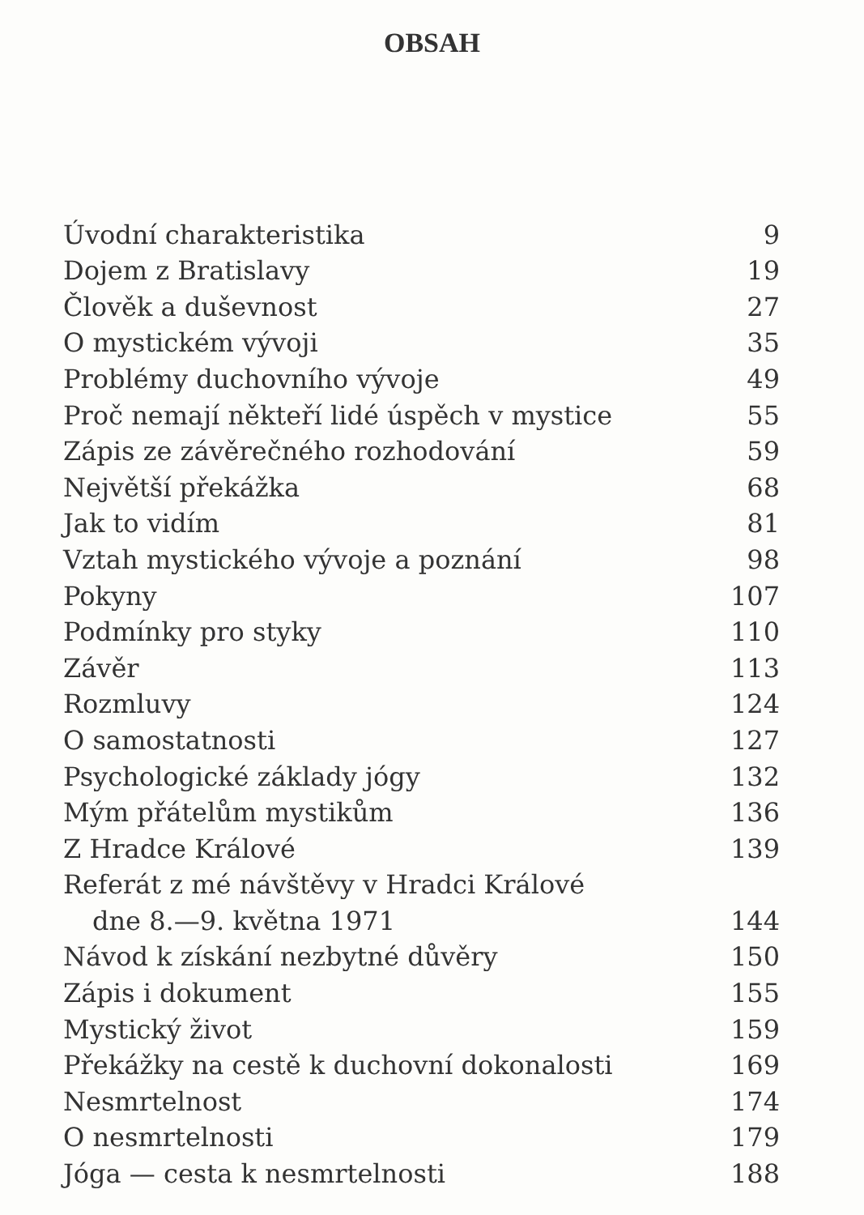OBSAH
| Úvodní charakteristika | 9 |
| Dojem z Bratislavy | 19 |
| Člověk a duševnost | 27 |
| O mystickém vývoji | 35 |
| Problémy duchovního vývoje | 49 |
| Proč nemají někteří lidé úspěch v mystice | 55 |
| Zápis ze závěrečného rozhodování | 59 |
| Největší překážka | 68 |
| Jak to vidím | 81 |
| Vztah mystického vývoje a poznání | 98 |
| Pokyny | 107 |
| Podmínky pro styky | 110 |
| Závěr | 113 |
| Rozmluvy | 124 |
| O samostatnosti | 127 |
| Psychologické základy jógy | 132 |
| Mým přátelům mystikům | 136 |
| Z Hradce Králové | 139 |
| Referát z mé návštěvy v Hradci Králové | |
| dne 8.—9. května 1971 | 144 |
| Návod k získání nezbytné důvěry | 150 |
| Zápis i dokument | 155 |
| Mystický život | 159 |
| Překážky na cestě k duchovní dokonalosti | 169 |
| Nesmrtelnost | 174 |
| O nesmrtelnosti | 179 |
| Jóga — cesta k nesmrtelnosti | 188 |